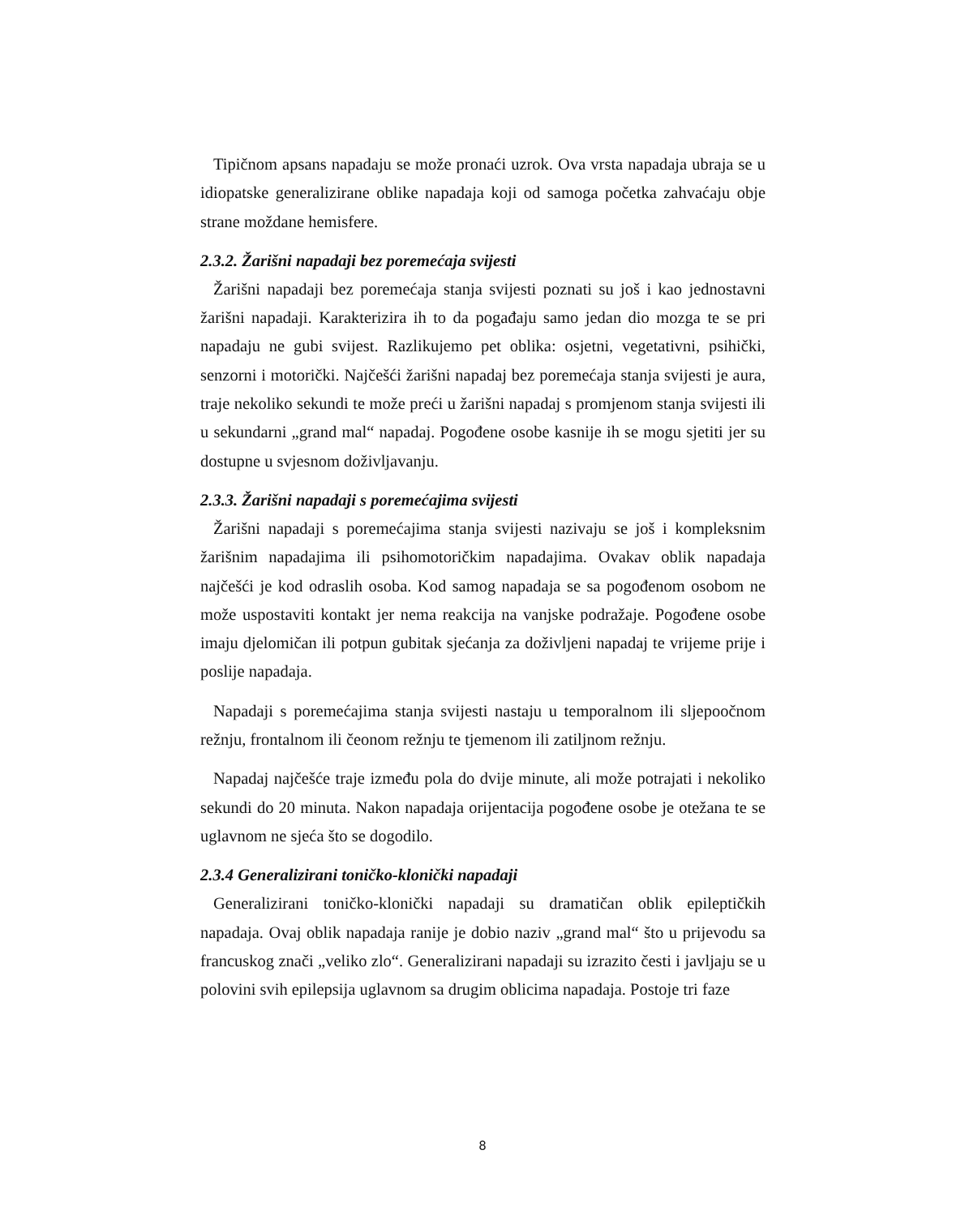Tipičnom apsans napadaju se može pronaći uzrok. Ova vrsta napadaja ubraja se u idiopatske generalizirane oblike napadaja koji od samoga početka zahvaćaju obje strane moždane hemisfere.
2.3.2. Žarišni napadaji bez poremećaja svijesti
Žarišni napadaji bez poremećaja stanja svijesti poznati su još i kao jednostavni žarišni napadaji. Karakterizira ih to da pogađaju samo jedan dio mozga te se pri napadaju ne gubi svijest. Razlikujemo pet oblika: osjetni, vegetativni, psihički, senzorni i motorički. Najčešći žarišni napadaj bez poremećaja stanja svijesti je aura, traje nekoliko sekundi te može preći u žarišni napadaj s promjenom stanja svijesti ili u sekundarni „grand mal“ napadaj. Pogođene osobe kasnije ih se mogu sjetiti jer su dostupne u svjesnom doživljavanju.
2.3.3. Žarišni napadaji s poremećajima svijesti
Žarišni napadaji s poremećajima stanja svijesti nazivaju se još i kompleksnim žarišnim napadajima ili psihomotoričkim napadajima. Ovakav oblik napadaja najčešći je kod odraslih osoba. Kod samog napadaja se sa pogođenom osobom ne može uspostaviti kontakt jer nema reakcija na vanjske podražaje. Pogođene osobe imaju djelomičan ili potpun gubitak sjećanja za doživljeni napadaj te vrijeme prije i poslije napadaja.
Napadaji s poremećajima stanja svijesti nastaju u temporalnom ili sljepoočnom režnju, frontalnom ili čeonom režnju te tjemenom ili zatiljnom režnju.
Napadaj najčešće traje između pola do dvije minute, ali može potrajati i nekoliko sekundi do 20 minuta. Nakon napadaja orijentacija pogođene osobe je otežana te se uglavnom ne sjeća što se dogodilo.
2.3.4 Generalizirani toničko-klonički napadaji
Generalizirani toničko-klonički napadaji su dramatičan oblik epileptičkih napadaja. Ovaj oblik napadaja ranije je dobio naziv „grand mal“ što u prijevodu sa francuskog znači „veliko zlo“. Generalizirani napadaji su izrazito česti i javljaju se u polovini svih epilepsija uglavnom sa drugim oblicima napadaja. Postoje tri faze
8